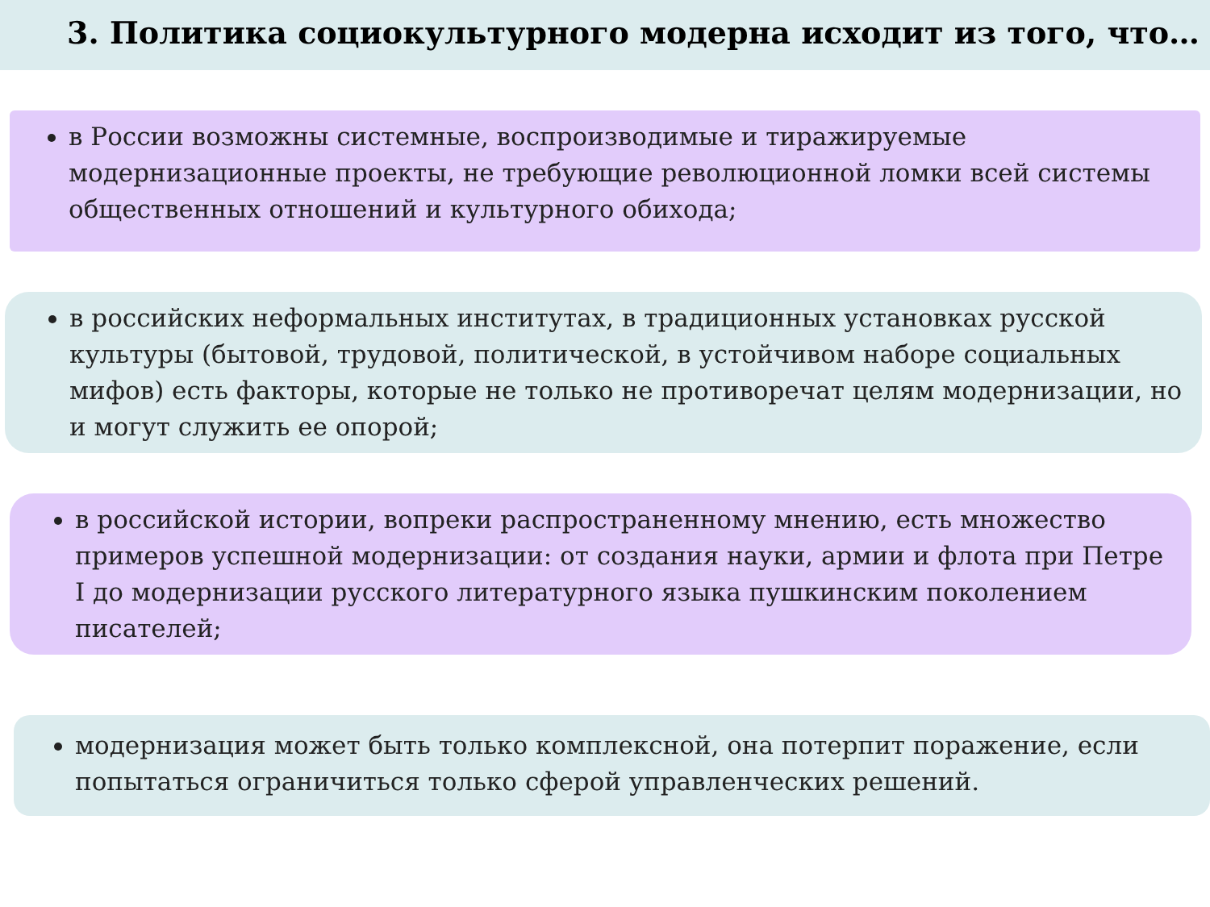3. Политика социокультурного модерна исходит из того, что…
в России возможны системные, воспроизводимые и тиражируемые модернизационные проекты, не требующие революционной ломки всей системы общественных отношений и культурного обихода;
в российских неформальных институтах, в традиционных установках русской культуры (бытовой, трудовой, политической, в устойчивом наборе социальных мифов) есть факторы, которые не только не противоречат целям модернизации, но и могут служить ее опорой;
в российской истории, вопреки распространенному мнению, есть множество примеров успешной модернизации: от создания науки, армии и флота при Петре I до модернизации русского литературного языка пушкинским поколением писателей;
модернизация может быть только комплексной, она потерпит поражение, если попытаться ограничиться только сферой управленческих решений.